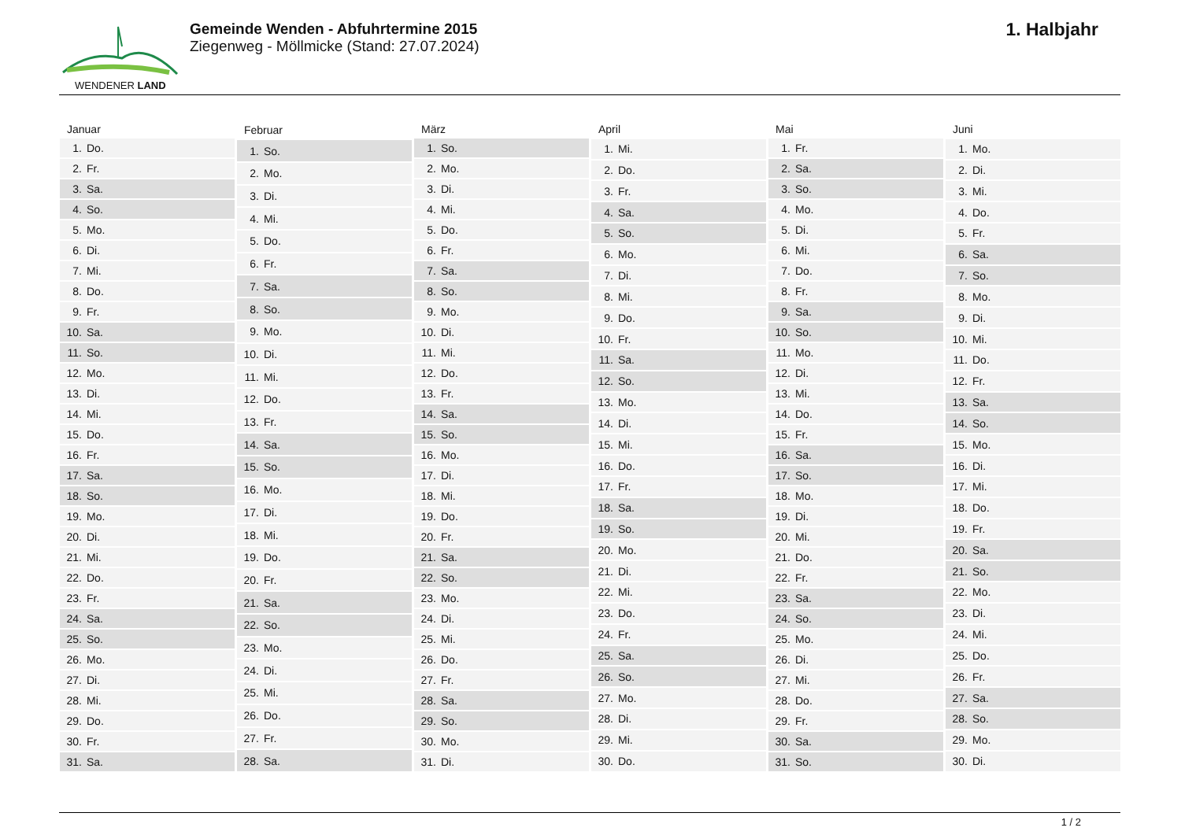WENDENER LAND
Gemeinde Wenden - Abfuhrtermine 2015
Ziegenweg - Möllmicke (Stand: 27.07.2024)
1. Halbjahr
| Januar | |
| --- | --- |
| 1. | Do. |
| 2. | Fr. |
| 3. | Sa. |
| 4. | So. |
| 5. | Mo. |
| 6. | Di. |
| 7. | Mi. |
| 8. | Do. |
| 9. | Fr. |
| 10. | Sa. |
| 11. | So. |
| 12. | Mo. |
| 13. | Di. |
| 14. | Mi. |
| 15. | Do. |
| 16. | Fr. |
| 17. | Sa. |
| 18. | So. |
| 19. | Mo. |
| 20. | Di. |
| 21. | Mi. |
| 22. | Do. |
| 23. | Fr. |
| 24. | Sa. |
| 25. | So. |
| 26. | Mo. |
| 27. | Di. |
| 28. | Mi. |
| 29. | Do. |
| 30. | Fr. |
| 31. | Sa. |
| Februar | |
| --- | --- |
| 1. | So. |
| 2. | Mo. |
| 3. | Di. |
| 4. | Mi. |
| 5. | Do. |
| 6. | Fr. |
| 7. | Sa. |
| 8. | So. |
| 9. | Mo. |
| 10. | Di. |
| 11. | Mi. |
| 12. | Do. |
| 13. | Fr. |
| 14. | Sa. |
| 15. | So. |
| 16. | Mo. |
| 17. | Di. |
| 18. | Mi. |
| 19. | Do. |
| 20. | Fr. |
| 21. | Sa. |
| 22. | So. |
| 23. | Mo. |
| 24. | Di. |
| 25. | Mi. |
| 26. | Do. |
| 27. | Fr. |
| 28. | Sa. |
| März | |
| --- | --- |
| 1. | So. |
| 2. | Mo. |
| 3. | Di. |
| 4. | Mi. |
| 5. | Do. |
| 6. | Fr. |
| 7. | Sa. |
| 8. | So. |
| 9. | Mo. |
| 10. | Di. |
| 11. | Mi. |
| 12. | Do. |
| 13. | Fr. |
| 14. | Sa. |
| 15. | So. |
| 16. | Mo. |
| 17. | Di. |
| 18. | Mi. |
| 19. | Do. |
| 20. | Fr. |
| 21. | Sa. |
| 22. | So. |
| 23. | Mo. |
| 24. | Di. |
| 25. | Mi. |
| 26. | Do. |
| 27. | Fr. |
| 28. | Sa. |
| 29. | So. |
| 30. | Mo. |
| 31. | Di. |
| April | |
| --- | --- |
| 1. | Mi. |
| 2. | Do. |
| 3. | Fr. |
| 4. | Sa. |
| 5. | So. |
| 6. | Mo. |
| 7. | Di. |
| 8. | Mi. |
| 9. | Do. |
| 10. | Fr. |
| 11. | Sa. |
| 12. | So. |
| 13. | Mo. |
| 14. | Di. |
| 15. | Mi. |
| 16. | Do. |
| 17. | Fr. |
| 18. | Sa. |
| 19. | So. |
| 20. | Mo. |
| 21. | Di. |
| 22. | Mi. |
| 23. | Do. |
| 24. | Fr. |
| 25. | Sa. |
| 26. | So. |
| 27. | Mo. |
| 28. | Di. |
| 29. | Mi. |
| 30. | Do. |
| Mai | |
| --- | --- |
| 1. | Fr. |
| 2. | Sa. |
| 3. | So. |
| 4. | Mo. |
| 5. | Di. |
| 6. | Mi. |
| 7. | Do. |
| 8. | Fr. |
| 9. | Sa. |
| 10. | So. |
| 11. | Mo. |
| 12. | Di. |
| 13. | Mi. |
| 14. | Do. |
| 15. | Fr. |
| 16. | Sa. |
| 17. | So. |
| 18. | Mo. |
| 19. | Di. |
| 20. | Mi. |
| 21. | Do. |
| 22. | Fr. |
| 23. | Sa. |
| 24. | So. |
| 25. | Mo. |
| 26. | Di. |
| 27. | Mi. |
| 28. | Do. |
| 29. | Fr. |
| 30. | Sa. |
| 31. | So. |
| Juni | |
| --- | --- |
| 1. | Mo. |
| 2. | Di. |
| 3. | Mi. |
| 4. | Do. |
| 5. | Fr. |
| 6. | Sa. |
| 7. | So. |
| 8. | Mo. |
| 9. | Di. |
| 10. | Mi. |
| 11. | Do. |
| 12. | Fr. |
| 13. | Sa. |
| 14. | So. |
| 15. | Mo. |
| 16. | Di. |
| 17. | Mi. |
| 18. | Do. |
| 19. | Fr. |
| 20. | Sa. |
| 21. | So. |
| 22. | Mo. |
| 23. | Di. |
| 24. | Mi. |
| 25. | Do. |
| 26. | Fr. |
| 27. | Sa. |
| 28. | So. |
| 29. | Mo. |
| 30. | Di. |
1 / 2